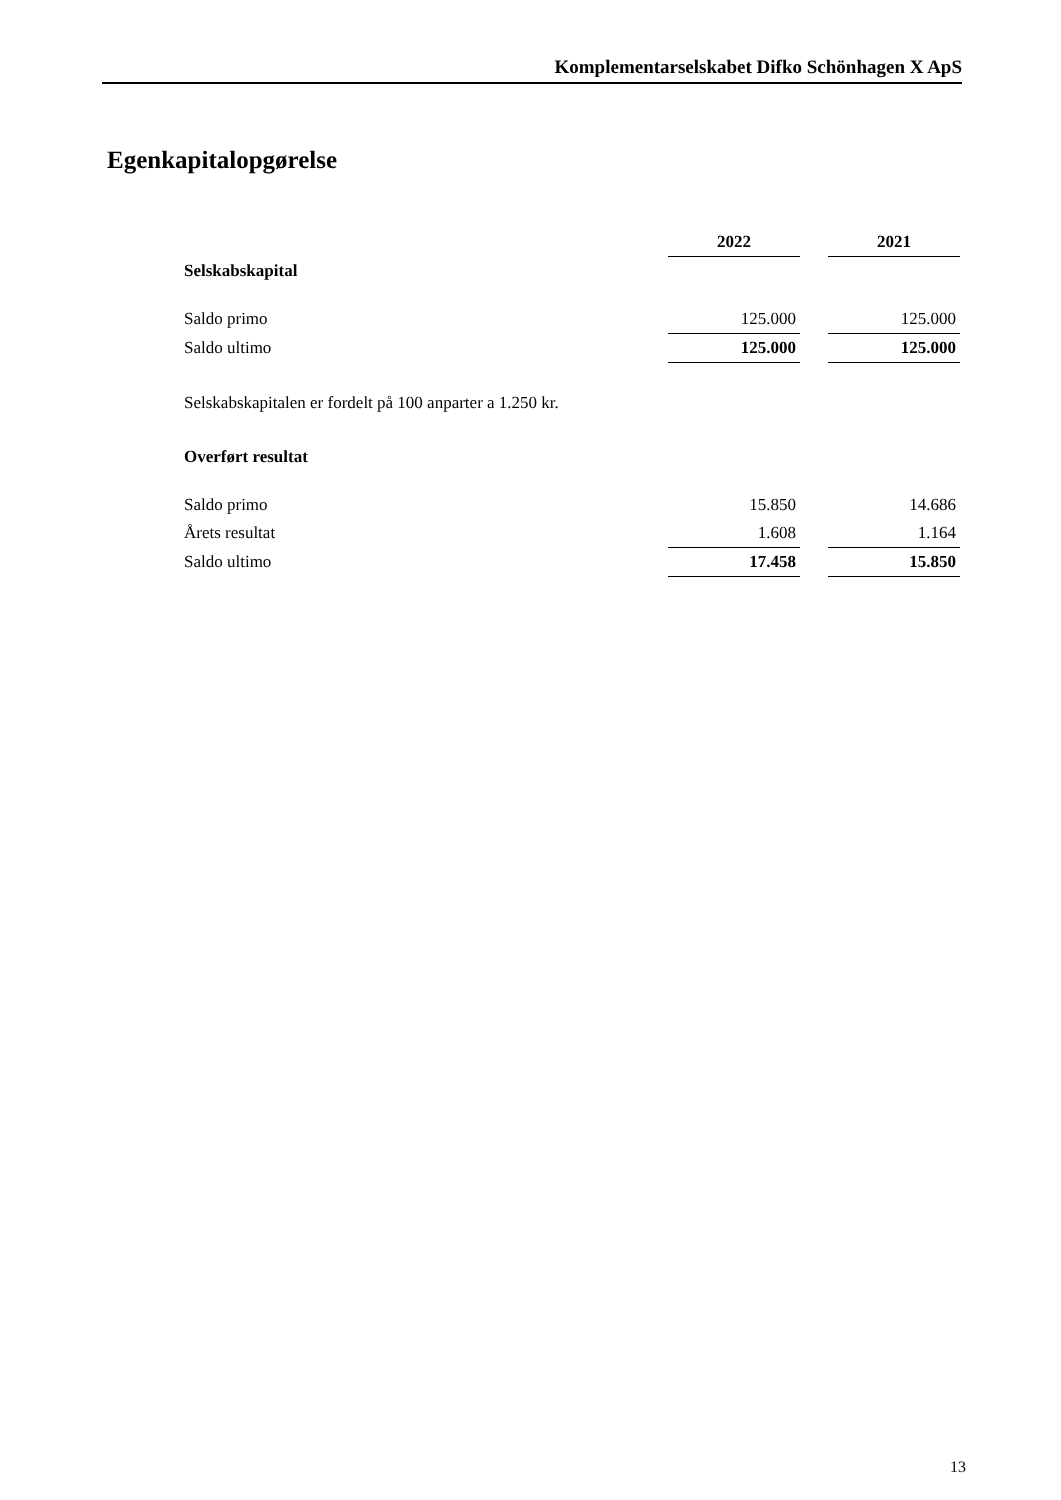Komplementarselskabet Difko Schönhagen X ApS
Egenkapitalopgørelse
| | 2022 | | 2021 |
| Selskabskapital | | | |
| Saldo primo | 125.000 | | 125.000 |
| Saldo ultimo | 125.000 | | 125.000 |
| Selskabskapitalen er fordelt på 100 anparter a 1.250 kr. | | | |
| Overført resultat | | | |
| Saldo primo | 15.850 | | 14.686 |
| Årets resultat | 1.608 | | 1.164 |
| Saldo ultimo | 17.458 | | 15.850 |
13